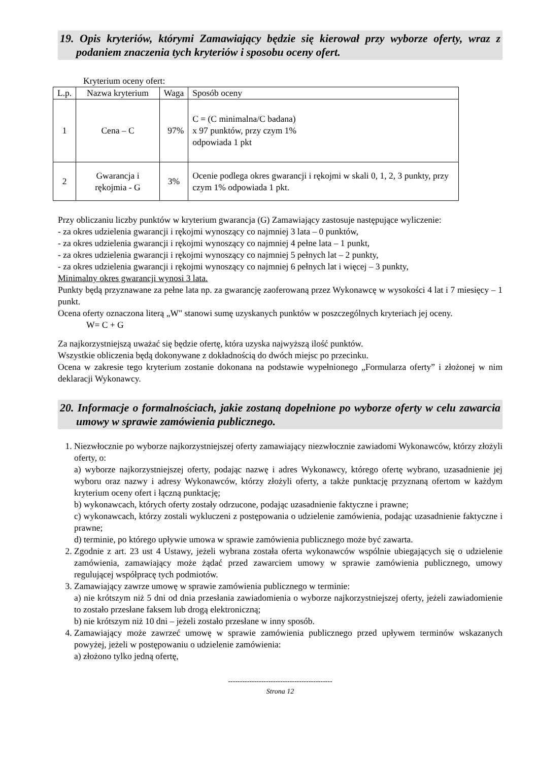19. Opis kryteriów, którymi Zamawiający będzie się kierował przy wyborze oferty, wraz z podaniem znaczenia tych kryteriów i sposobu oceny ofert.
Kryterium oceny ofert:
| L.p. | Nazwa kryterium | Waga | Sposób oceny |
| --- | --- | --- | --- |
| 1 | Cena – C | 97% | C = (C minimalna/C badana) x 97 punktów, przy czym 1% odpowiada 1 pkt |
| 2 | Gwarancja i rękojmia - G | 3% | Ocenie podlega okres gwarancji i rękojmi w skali 0, 1, 2, 3 punkty, przy czym 1% odpowiada 1 pkt. |
Przy obliczaniu liczby punktów w kryterium gwarancja (G) Zamawiający zastosuje następujące wyliczenie:
- za okres udzielenia gwarancji i rękojmi wynoszący co najmniej 3 lata – 0 punktów,
- za okres udzielenia gwarancji i rękojmi wynoszący co najmniej 4 pełne lata – 1 punkt,
- za okres udzielenia gwarancji i rękojmi wynoszący co najmniej 5 pełnych lat – 2 punkty,
- za okres udzielenia gwarancji i rękojmi wynoszący co najmniej 6 pełnych lat i więcej – 3 punkty,
Minimalny okres gwarancji wynosi 3 lata.
Punkty będą przyznawane za pełne lata np. za gwarancję zaoferowaną przez Wykonawcę w wysokości 4 lat i 7 miesięcy – 1 punkt.
Ocena oferty oznaczona literą „W" stanowi sumę uzyskanych punktów w poszczególnych kryteriach jej oceny.
W= C + G
Za najkorzystniejszą uważać się będzie ofertę, która uzyska najwyższą ilość punktów.
Wszystkie obliczenia będą dokonywane z dokładnością do dwóch miejsc po przecinku.
Ocena w zakresie tego kryterium zostanie dokonana na podstawie wypełnionego „Formularza oferty” i złożonej w nim deklaracji Wykonawcy.
20. Informacje o formalnościach, jakie zostaną dopełnione po wyborze oferty w celu zawarcia umowy w sprawie zamówienia publicznego.
1. Niezwłocznie po wyborze najkorzystniejszej oferty zamawiający niezwłocznie zawiadomi Wykonawców, którzy złożyli oferty, o:
a) wyborze najkorzystniejszej oferty, podając nazwę i adres Wykonawcy, którego ofertę wybrano, uzasadnienie jej wyboru oraz nazwy i adresy Wykonawców, którzy złożyli oferty, a także punktację przyznaną ofertom w każdym kryterium oceny ofert i łączną punktację;
b) wykonawcach, których oferty zostały odrzucone, podając uzasadnienie faktyczne i prawne;
c) wykonawcach, którzy zostali wykluczeni z postępowania o udzielenie zamówienia, podając uzasadnienie faktyczne i prawne;
d) terminie, po którego upływie umowa w sprawie zamówienia publicznego może być zawarta.
2. Zgodnie z art. 23 ust 4 Ustawy, jeżeli wybrana została oferta wykonawców wspólnie ubiegających się o udzielenie zamówienia, zamawiający może żądać przed zawarciem umowy w sprawie zamówienia publicznego, umowy regulującej współpracę tych podmiotów.
3. Zamawiający zawrze umowę w sprawie zamówienia publicznego w terminie:
a) nie krótszym niż 5 dni od dnia przesłania zawiadomienia o wyborze najkorzystniejszej oferty, jeżeli zawiadomienie to zostało przesłane faksem lub drogą elektroniczną;
b) nie krótszym niż 10 dni – jeżeli zostało przesłane w inny sposób.
4. Zamawiający może zawrzeć umowę w sprawie zamówienia publicznego przed upływem terminów wskazanych powyżej, jeżeli w postępowaniu o udzielenie zamówienia:
a) złożono tylko jedną ofertę,
--------------------------------------------
Strona 12